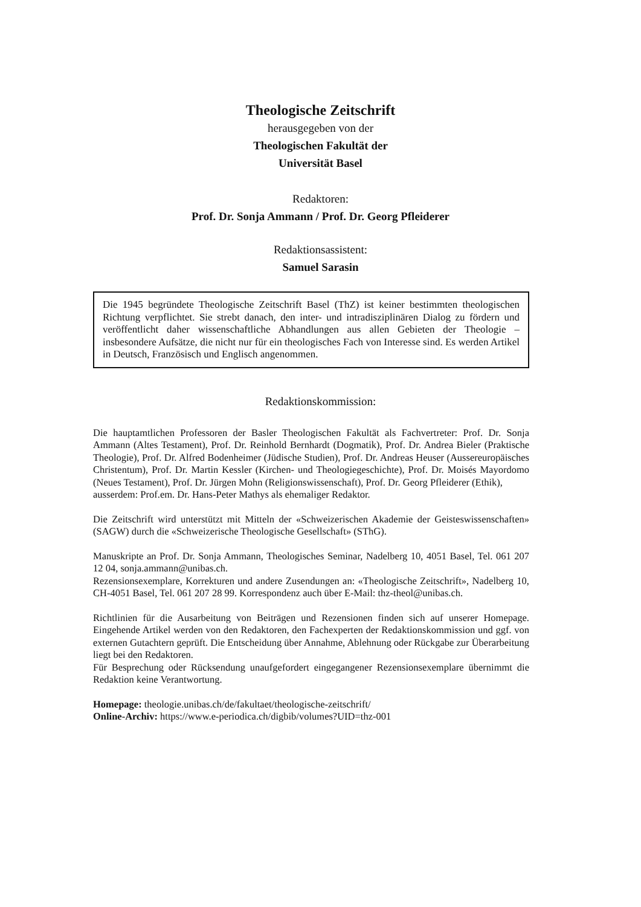Theologische Zeitschrift
herausgegeben von der
Theologischen Fakultät der
Universität Basel
Redaktoren:
Prof. Dr. Sonja Ammann / Prof. Dr. Georg Pfleiderer
Redaktionsassistent:
Samuel Sarasin
Die 1945 begründete Theologische Zeitschrift Basel (ThZ) ist keiner bestimmten theologischen Richtung verpflichtet. Sie strebt danach, den inter- und intradisziplinären Dialog zu fördern und veröffentlicht daher wissenschaftliche Abhandlungen aus allen Gebieten der Theologie – insbesondere Aufsätze, die nicht nur für ein theologisches Fach von Interesse sind. Es werden Artikel in Deutsch, Französisch und Englisch angenommen.
Redaktionskommission:
Die hauptamtlichen Professoren der Basler Theologischen Fakultät als Fachvertreter: Prof. Dr. Sonja Ammann (Altes Testament), Prof. Dr. Reinhold Bernhardt (Dogmatik), Prof. Dr. Andrea Bieler (Praktische Theologie), Prof. Dr. Alfred Bodenheimer (Jüdische Studien), Prof. Dr. Andreas Heuser (Aussereuropäisches Christentum), Prof. Dr. Martin Kessler (Kirchen- und Theologiegeschichte), Prof. Dr. Moisés Mayordomo (Neues Testament), Prof. Dr. Jürgen Mohn (Religionswissenschaft), Prof. Dr. Georg Pfleiderer (Ethik),
ausserdem: Prof.em. Dr. Hans-Peter Mathys als ehemaliger Redaktor.
Die Zeitschrift wird unterstützt mit Mitteln der «Schweizerischen Akademie der Geisteswissenschaften» (SAGW) durch die «Schweizerische Theologische Gesellschaft» (SThG).
Manuskripte an Prof. Dr. Sonja Ammann, Theologisches Seminar, Nadelberg 10, 4051 Basel, Tel. 061 207 12 04, sonja.ammann@unibas.ch.
Rezensionsexemplare, Korrekturen und andere Zusendungen an: «Theologische Zeitschrift», Nadelberg 10, CH-4051 Basel, Tel. 061 207 28 99. Korrespondenz auch über E-Mail: thz-theol@unibas.ch.
Richtlinien für die Ausarbeitung von Beiträgen und Rezensionen finden sich auf unserer Homepage. Eingehende Artikel werden von den Redaktoren, den Fachexperten der Redaktionskommission und ggf. von externen Gutachtern geprüft. Die Entscheidung über Annahme, Ablehnung oder Rückgabe zur Überarbeitung liegt bei den Redaktoren.
Für Besprechung oder Rücksendung unaufgefordert eingegangener Rezensionsexemplare übernimmt die Redaktion keine Verantwortung.
Homepage: theologie.unibas.ch/de/fakultaet/theologische-zeitschrift/
Online-Archiv: https://www.e-periodica.ch/digbib/volumes?UID=thz-001